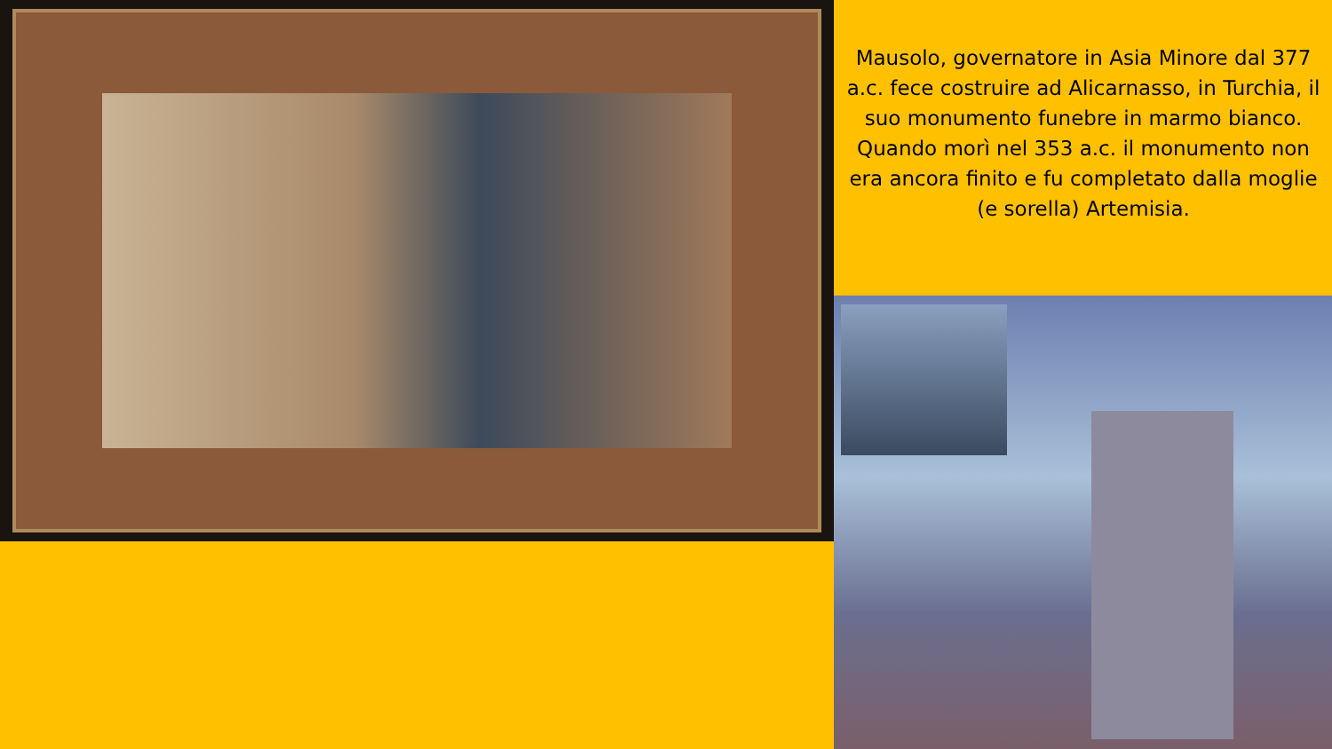Mausolo, governatore in Asia Minore dal 377 a.c. fece costruire ad Alicarnasso, in Turchia, il suo monumento funebre in marmo bianco. Quando morì nel 353 a.c. il monumento non era ancora finito e fu completato dalla moglie (e sorella) Artemisia.